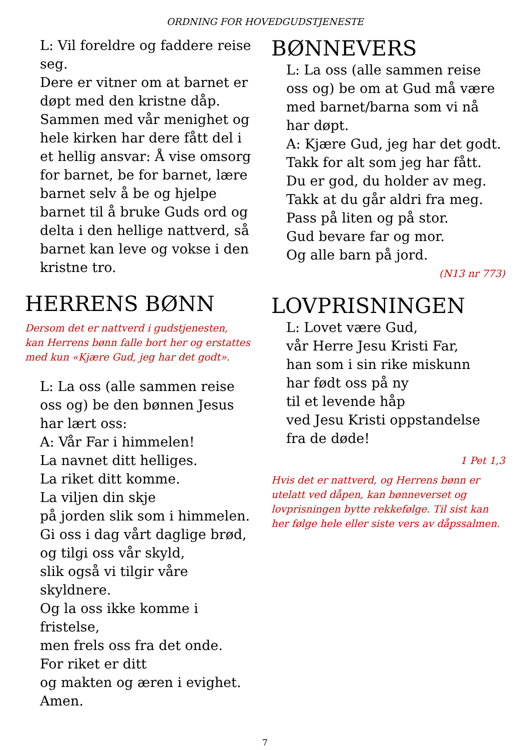ORDNING FOR HOVEDGUDSTJENESTE
L: Vil foreldre og faddere reise seg.
Dere er vitner om at barnet er døpt med den kristne dåp. Sammen med vår menighet og hele kirken har dere fått del i et hellig ansvar: Å vise omsorg for barnet, be for barnet, lære barnet selv å be og hjelpe barnet til å bruke Guds ord og delta i den hellige nattverd, så barnet kan leve og vokse i den kristne tro.
HERRENS BØNN
Dersom det er nattverd i gudstjenesten,
kan Herrens bønn falle bort her og erstattes med kun «Kjære Gud, jeg har det godt».
L: La oss (alle sammen reise oss og) be den bønnen Jesus har lært oss:
A: Vår Far i himmelen!
La navnet ditt helliges.
La riket ditt komme.
La viljen din skje
på jorden slik som i himmelen.
Gi oss i dag vårt daglige brød,
og tilgi oss vår skyld,
slik også vi tilgir våre skyldnere.
Og la oss ikke komme i fristelse,
men frels oss fra det onde.
For riket er ditt
og makten og æren i evighet.
Amen.
BØNNEVERS
L: La oss (alle sammen reise oss og) be om at Gud må være med barnet/barna som vi nå har døpt.
A: Kjære Gud, jeg har det godt.
Takk for alt som jeg har fått.
Du er god, du holder av meg.
Takk at du går aldri fra meg.
Pass på liten og på stor.
Gud bevare far og mor.
Og alle barn på jord.
(N13 nr 773)
LOVPRISNINGEN
L: Lovet være Gud,
vår Herre Jesu Kristi Far,
han som i sin rike miskunn
har født oss på ny
til et levende håp
ved Jesu Kristi oppstandelse
fra de døde!
1 Pet 1,3
Hvis det er nattverd, og Herrens bønn er utelatt ved dåpen, kan bønneverset og lovprisningen bytte rekkefølge. Til sist kan her følge hele eller siste vers av dåpssalmen.
7